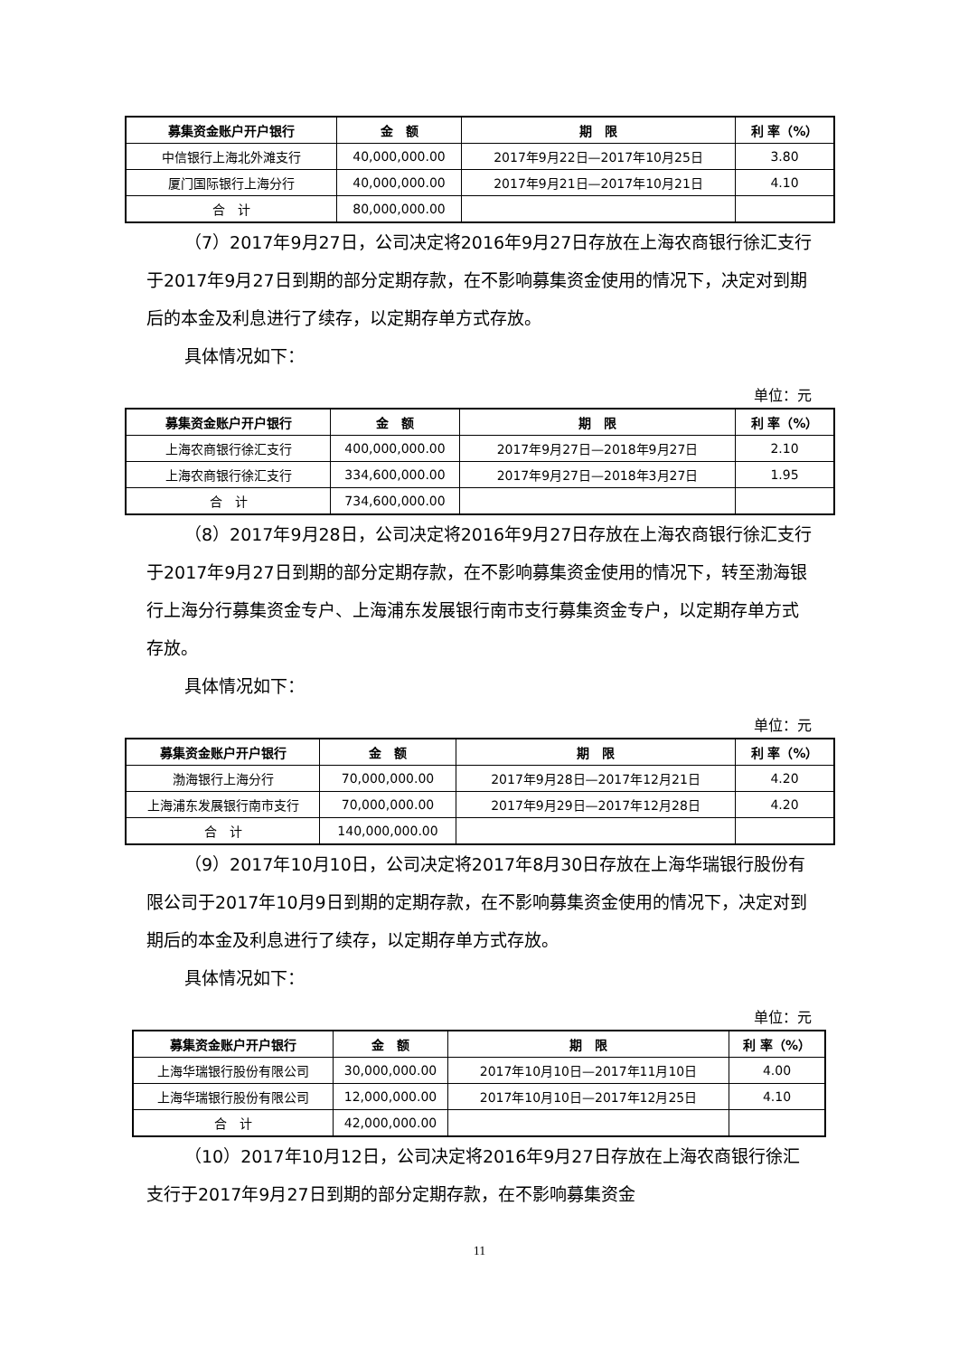| 募集资金账户开户银行 | 金 额 | 期 限 | 利 率（%） |
| --- | --- | --- | --- |
| 中信银行上海北外滩支行 | 40,000,000.00 | 2017年9月22日—2017年10月25日 | 3.80 |
| 厦门国际银行上海分行 | 40,000,000.00 | 2017年9月21日—2017年10月21日 | 4.10 |
| 合 计 | 80,000,000.00 | | |
（7）2017年9月27日，公司决定将2016年9月27日存放在上海农商银行徐汇支行于2017年9月27日到期的部分定期存款，在不影响募集资金使用的情况下，决定对到期后的本金及利息进行了续存，以定期存单方式存放。
具体情况如下：
单位：元
| 募集资金账户开户银行 | 金 额 | 期 限 | 利 率（%） |
| --- | --- | --- | --- |
| 上海农商银行徐汇支行 | 400,000,000.00 | 2017年9月27日—2018年9月27日 | 2.10 |
| 上海农商银行徐汇支行 | 334,600,000.00 | 2017年9月27日—2018年3月27日 | 1.95 |
| 合 计 | 734,600,000.00 | | |
（8）2017年9月28日，公司决定将2016年9月27日存放在上海农商银行徐汇支行于2017年9月27日到期的部分定期存款，在不影响募集资金使用的情况下，转至渤海银行上海分行募集资金专户、上海浦东发展银行南市支行募集资金专户，以定期存单方式存放。
具体情况如下：
单位：元
| 募集资金账户开户银行 | 金 额 | 期 限 | 利 率（%） |
| --- | --- | --- | --- |
| 渤海银行上海分行 | 70,000,000.00 | 2017年9月28日—2017年12月21日 | 4.20 |
| 上海浦东发展银行南市支行 | 70,000,000.00 | 2017年9月29日—2017年12月28日 | 4.20 |
| 合 计 | 140,000,000.00 | | |
（9）2017年10月10日，公司决定将2017年8月30日存放在上海华瑞银行股份有限公司于2017年10月9日到期的定期存款，在不影响募集资金使用的情况下，决定对到期后的本金及利息进行了续存，以定期存单方式存放。
具体情况如下：
单位：元
| 募集资金账户开户银行 | 金 额 | 期 限 | 利 率（%） |
| --- | --- | --- | --- |
| 上海华瑞银行股份有限公司 | 30,000,000.00 | 2017年10月10日—2017年11月10日 | 4.00 |
| 上海华瑞银行股份有限公司 | 12,000,000.00 | 2017年10月10日—2017年12月25日 | 4.10 |
| 合 计 | 42,000,000.00 | | |
（10）2017年10月12日，公司决定将2016年9月27日存放在上海农商银行徐汇支行于2017年9月27日到期的部分定期存款，在不影响募集资金
11